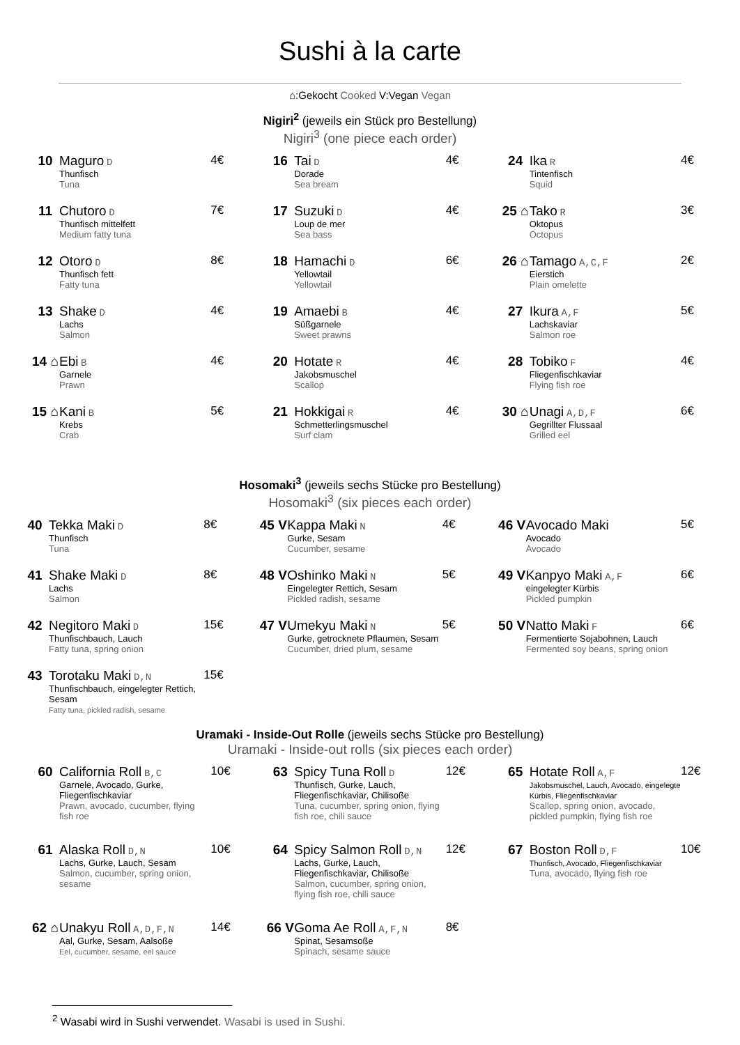Sushi à la carte
⌂:Gekocht Cooked V:Vegan Vegan
Nigiri<sup>2</sup> (jeweils ein Stück pro Bestellung)
Nigiri<sup>3</sup> (one piece each order)
10 Maguro D
Thunfisch
Tuna
4€
11 Chutoro D
Thunfisch mittelfett
Medium fatty tuna
7€
12 Otoro D
Thunfisch fett
Fatty tuna
8€
13 Shake D
Lachs
Salmon
4€
14 ⌂
Ebi B
Garnele
Prawn
4€
15 ⌂
Kani B
Krebs
Crab
5€
16 Tai D
Dorade
Sea bream
4€
17 Suzuki D
Loup de mer
Sea bass
4€
18 Hamachi D
Yellowtail
Yellowtail
6€
19 Amaebi B
Süßgarnele
Sweet prawns
4€
20 Hotate R
Jakobsmuschel
Scallop
4€
21 Hokkigai R
Schmetterlingsmuschel
Surf clam
4€
24 Ika R
Tintenfisch
Squid
4€
25 ⌂
Tako R
Oktopus
Octopus
3€
26 ⌂
Tamago A,C,F
Eierstich
Plain omelette
2€
27 Ikura A,F
Lachskaviar
Salmon roe
5€
28 Tobiko F
Fliegenfischkaviar
Flying fish roe
4€
30 ⌂
Unagi A,D,F
Gegrillter Flussaal
Grilled eel
6€
Hosomaki<sup>3</sup> (jeweils sechs Stücke pro Bestellung)
Hosomaki<sup>3</sup> (six pieces each order)
40 Tekka Maki D
Thunfisch
Tuna
8€
41 Shake Maki D
Lachs
Salmon
8€
42 Negitoro Maki D
Thunfischbauch, Lauch
Fatty tuna, spring onion
15€
43 Torotaku Maki D,N
Thunfischbauch, eingelegter Rettich, Sesam
Fatty tuna, pickled radish, sesame
15€
45 V
Kappa Maki N
Gurke, Sesam
Cucumber, sesame
4€
48 V
Oshinko Maki N
Eingelegter Rettich, Sesam
Pickled radish, sesame
5€
47 V
Umekyu Maki N
Gurke, getrocknete Pflaumen, Sesam
Cucumber, dried plum, sesame
5€
46 V
Avocado Maki
Avocado
Avocado
5€
49 V
Kanpyo Maki A,F
eingelegter Kürbis
Pickled pumpkin
6€
50 V
Natto Maki F
Fermentierte Sojabohnen, Lauch
Fermented soy beans, spring onion
6€
Uramaki - Inside-Out Rolle (jeweils sechs Stücke pro Bestellung)
Uramaki - Inside-out rolls (six pieces each order)
60 California Roll B,C
Garnele, Avocado, Gurke, Fliegenfischkaviar
Prawn, avocado, cucumber, flying fish roe
10€
61 Alaska Roll D,N
Lachs, Gurke, Lauch, Sesam
Salmon, cucumber, spring onion, sesame
10€
62 ⌂
Unakyu Roll A,D,F,N
Aal, Gurke, Sesam, Aalsoße
Eel, cucumber, sesame, eel sauce
14€
63 Spicy Tuna Roll D
Thunfisch, Gurke, Lauch, Fliegenfischkaviar, Chilisoße
Tuna, cucumber, spring onion, flying fish roe, chili sauce
12€
64 Spicy Salmon Roll D,N
Lachs, Gurke, Lauch, Fliegenfischkaviar, Chilisoße
Salmon, cucumber, spring onion, flying fish roe, chili sauce
12€
66 V
Goma Ae Roll A,F,N
Spinat, Sesamsoße
Spinach, sesame sauce
8€
65 Hotate Roll A,F
Jakobsmuschel, Lauch, Avocado, eingelegte Kürbis, Fliegenfischkaviar
Scallop, spring onion, avocado, pickled pumpkin, flying fish roe
12€
67 Boston Roll D,F
Thunfisch, Avocado, Fliegenfischkaviar
Tuna, avocado, flying fish roe
10€
<sup>2</sup> Wasabi wird in Sushi verwendet. Wasabi is used in Sushi.